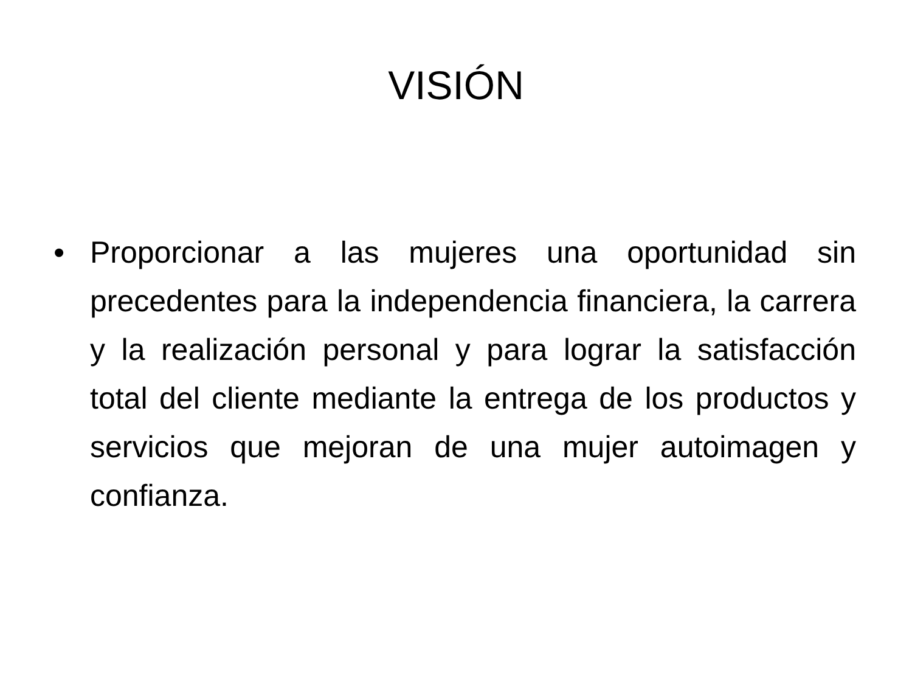VISIÓN
• Proporcionar a las mujeres una oportunidad sin precedentes para la independencia financiera, la carrera y la realización personal y para lograr la satisfacción total del cliente mediante la entrega de los productos y servicios que mejoran de una mujer autoimagen y confianza.